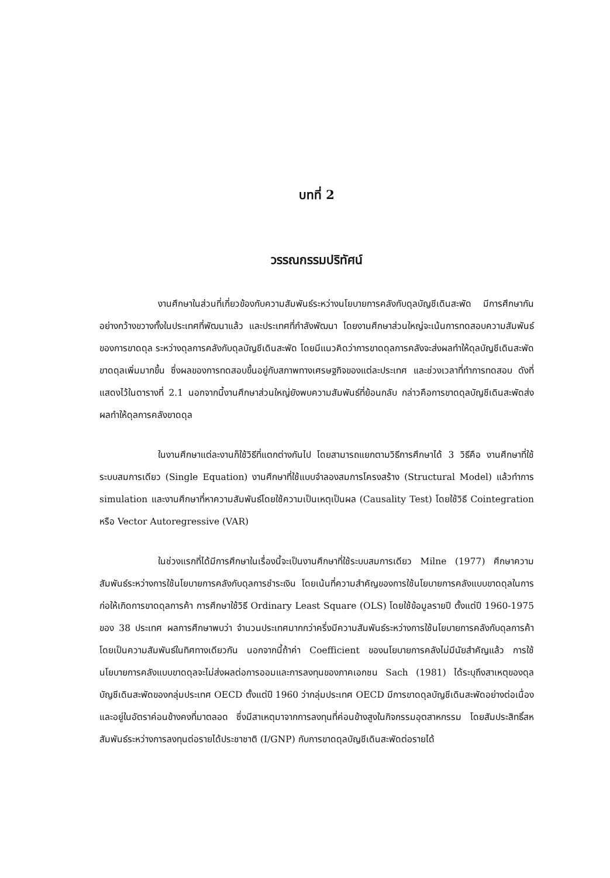บทที่ 2
วรรณกรรมปริทัศน์
งานศึกษาในส่วนที่เกี่ยวข้องกับความสัมพันธ์ระหว่างนโยบายการคลังกับดุลบัญชีเดินสะพัด มีการศึกษากันอย่างกว้างขวางทั้งในประเทศที่พัฒนาแล้ว และประเทศที่กำลังพัฒนา โดยงานศึกษาส่วนใหญ่จะเน้นการทดสอบความสัมพันธ์ของการขาดดุล ระหว่างดุลการคลังกับดุลบัญชีเดินสะพัด โดยมีแนวคิดว่าการขาดดุลการคลังจะส่งผลทำให้ดุลบัญชีเดินสะพัดขาดดุลเพิ่มมากขึ้น ซึ่งผลของการทดสอบขึ้นอยู่กับสภาพทางเศรษฐกิจของแต่ละประเทศ และช่วงเวลาที่ทำการทดสอบ ดังที่แสดงไว้ในตารางที่ 2.1 นอกจากนี้งานศึกษาส่วนใหญ่ยังพบความสัมพันธ์ที่ย้อนกลับ กล่าวคือการขาดดุลบัญชีเดินสะพัดส่งผลทำให้ดุลการคลังขาดดุล
ในงานศึกษาแต่ละงานก็ใช้วิธีที่แตกต่างกันไป โดยสามารถแยกตามวิธีการศึกษาได้ 3 วิธีคือ งานศึกษาที่ใช้ระบบสมการเดียว (Single Equation) งานศึกษาที่ใช้แบบจำลองสมการโครงสร้าง (Structural Model) แล้วทำการ simulation และงานศึกษาที่หาความสัมพันธ์โดยใช้ความเป็นเหตุเป็นผล (Causality Test) โดยใช้วิธี Cointegration หรือ Vector Autoregressive (VAR)
ในช่วงแรกที่ได้มีการศึกษาในเรื่องนี้จะเป็นงานศึกษาที่ใช้ระบบสมการเดียว Milne (1977) ศึกษาความสัมพันธ์ระหว่างการใช้นโยบายการคลังกับดุลการชำระเงิน โดยเน้นที่ความสำคัญของการใช้นโยบายการคลังแบบขาดดุลในการก่อให้เกิดการขาดดุลการค้า การศึกษาใช้วิธี Ordinary Least Square (OLS) โดยใช้ข้อมูลรายปี ตั้งแต่ปี 1960-1975 ของ 38 ประเทศ ผลการศึกษาพบว่า จำนวนประเทศมากกว่าครึ่งมีความสัมพันธ์ระหว่างการใช้นโยบายการคลังกับดุลการค้า โดยเป็นความสัมพันธ์ในทิศทางเดียวกัน นอกจากนี้ถ้าค่า Coefficient ของนโยบายการคลังไม่มีนัยสำคัญแล้ว การใช้นโยบายการคลังแบบขาดดุลจะไม่ส่งผลต่อการออมและการลงทุนของภาคเอกชน Sach (1981) ได้ระบุถึงสาเหตุของดุลบัญชีเดินสะพัดของกลุ่มประเทศ OECD ตั้งแต่ปี 1960 ว่ากลุ่มประเทศ OECD มีการขาดดุลบัญชีเดินสะพัดอย่างต่อเนื่องและอยู่ในอัตราค่อนข้างคงที่มาตลอด ซึ่งมีสาเหตุมาจากการลงทุนที่ค่อนข้างสูงในกิจกรรมอุตสาหกรรม โดยสัมประสิทธิ์สหสัมพันธ์ระหว่างการลงทุนต่อรายได้ประชาชาติ (I/GNP) กับการขาดดุลบัญชีเดินสะพัดต่อรายได้